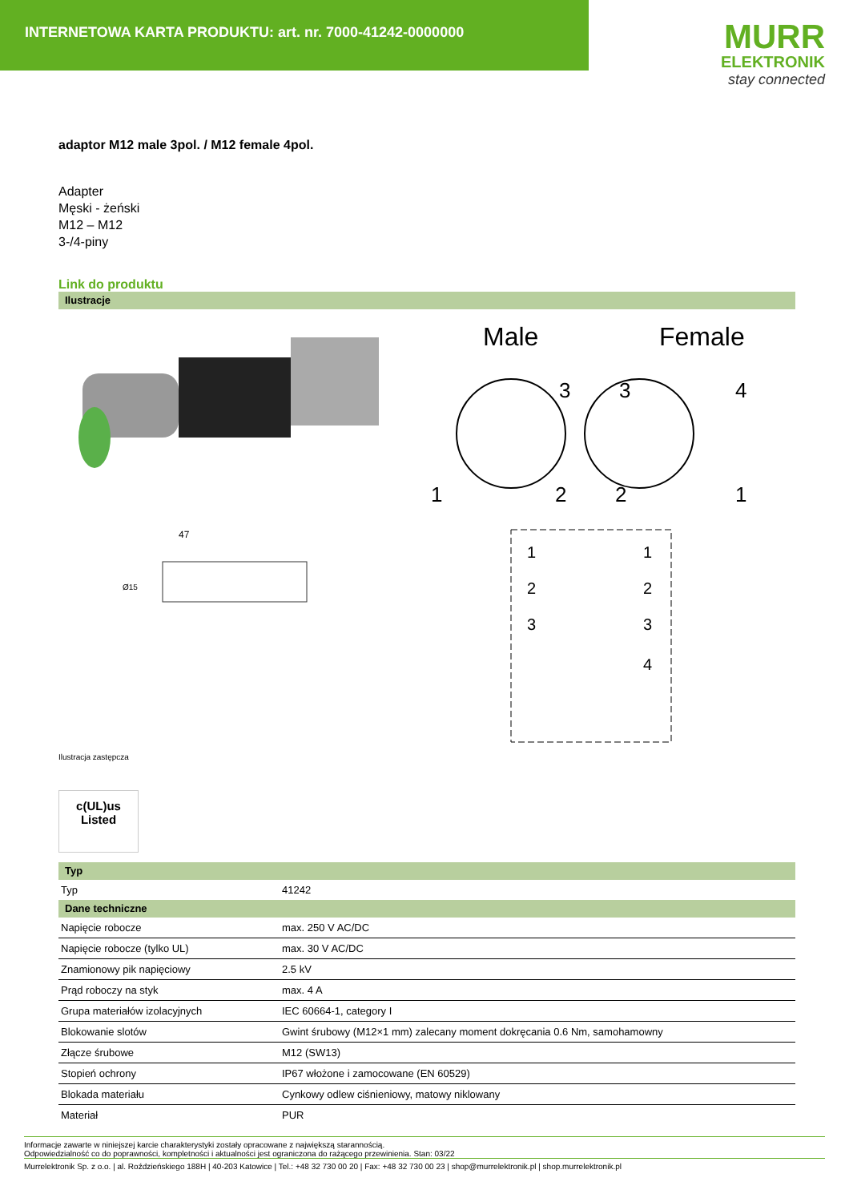INTERNETOWA KARTA PRODUKTU: art. nr. 7000-41242-0000000
MURR
ELEKTRONIK
stay connected
adaptor M12 male 3pol. / M12 female 4pol.
Adapter
Męski - żeński
M12 – M12
3-/4-piny
Link do produktu
Ilustracje
47
Ø15
Male
Female
3
1
2
3
4
2
1
1
1
2
2
3
3
4
Ilustracja zastępcza
c(UL)us
Listed
| Typ | |
| Typ | 41242 |
| Dane techniczne | |
| Napięcie robocze | max. 250 V AC/DC |
| Napięcie robocze (tylko UL) | max. 30 V AC/DC |
| Znamionowy pik napięciowy | 2.5 kV |
| Prąd roboczy na styk | max. 4 A |
| Grupa materiałów izolacyjnych | IEC 60664-1, category I |
| Blokowanie slotów | Gwint śrubowy (M12×1 mm) zalecany moment dokręcania 0.6 Nm, samohamowny |
| Złącze śrubowe | M12 (SW13) |
| Stopień ochrony | IP67 włożone i zamocowane (EN 60529) |
| Blokada materiału | Cynkowy odlew ciśnieniowy, matowy niklowany |
| Materiał | PUR |
Informacje zawarte w niniejszej karcie charakterystyki zostały opracowane z największą starannością.
Odpowiedzialność co do poprawności, kompletności i aktualności jest ograniczona do rażącego przewinienia. Stan: 03/22
Murrelektronik Sp. z o.o. | al. Roździeńskiego 188H | 40-203 Katowice | Tel.: +48 32 730 00 20 | Fax: +48 32 730 00 23 | shop@murrelektronik.pl | shop.murrelektronik.pl